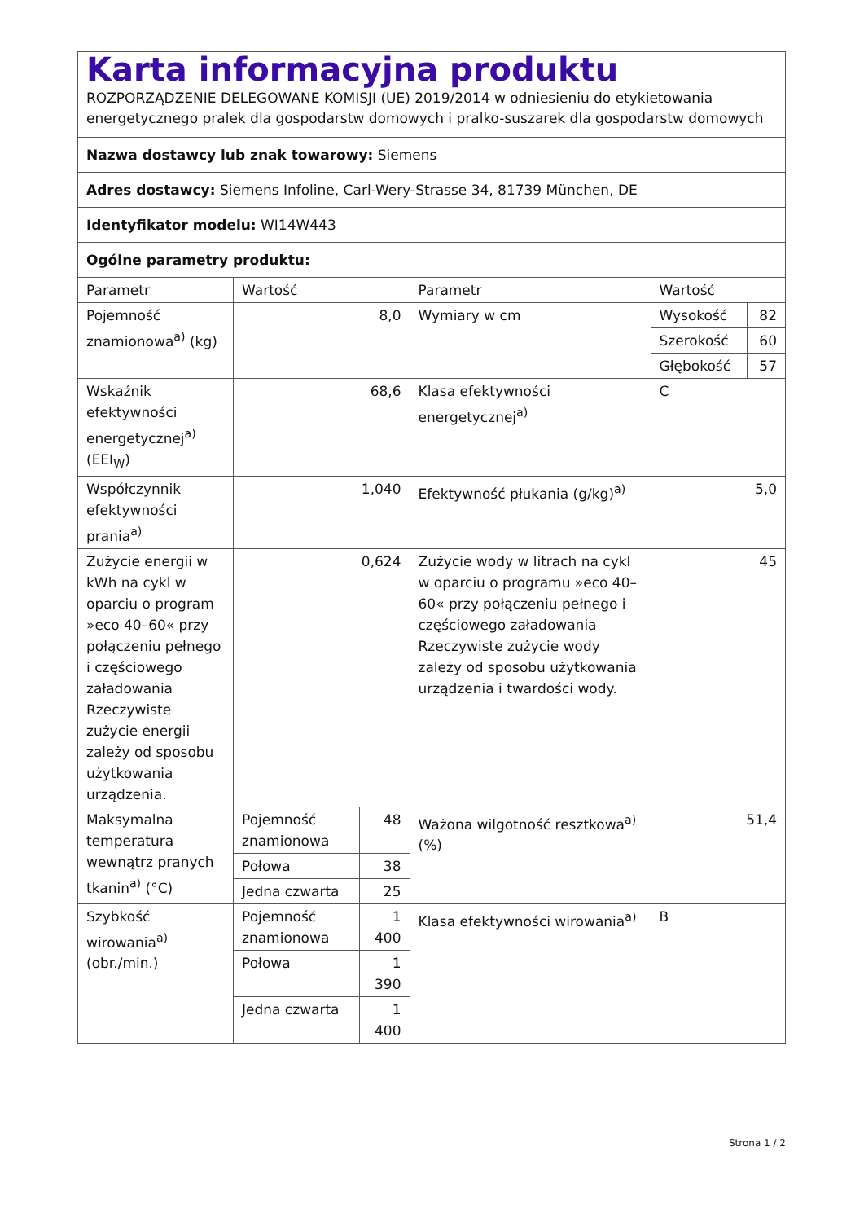| Karta informacyjna produktu ROZPORZĄDZENIE DELEGOWANE KOMISJI (UE) 2019/2014 w odniesieniu do etykietowania energetycznego pralek dla gospodarstw domowych i pralko-suszarek dla gospodarstw domowych | | | | | |
| Nazwa dostawcy lub znak towarowy: Siemens | | | | | |
| Adres dostawcy: Siemens Infoline, Carl-Wery-Strasse 34, 81739 München, DE | | | | | |
| Identyfikator modelu: WI14W443 | | | | | |
| Ogólne parametry produktu: | | | | | |
| Parametr | Wartość | | Parametr | Wartość | |
| Pojemność znamionowa<sup>a)</sup> (kg) | 8,0 | | Wymiary w cm | Wysokość | 82 |
| | | | | Szerokość | 60 |
| | | | | Głębokość | 57 |
| Wskaźnik efektywności energetycznej<sup>a)</sup> (EEI<sub>W</sub>) | 68,6 | | Klasa efektywności energetycznej<sup>a)</sup> | C | |
| Współczynnik efektywności prania<sup>a)</sup> | 1,040 | | Efektywność płukania (g/kg)<sup>a)</sup> | 5,0 | |
| Zużycie energii w kWh na cykl w oparciu o program »eco 40–60« przy połączeniu pełnego i częściowego załadowania Rzeczywiste zużycie energii zależy od sposobu użytkowania urządzenia. | 0,624 | | Zużycie wody w litrach na cykl w oparciu o programu »eco 40–60« przy połączeniu pełnego i częściowego załadowania Rzeczywiste zużycie wody zależy od sposobu użytkowania urządzenia i twardości wody. | 45 | |
| Maksymalna temperatura wewnątrz pranych tkanin<sup>a)</sup> (°C) | Pojemność znamionowa | 48 | Ważona wilgotność resztkowa<sup>a)</sup> (%) | 51,4 | |
| | Połowa | 38 | | | |
| | Jedna czwarta | 25 | | | |
| Szybkość wirowania<sup>a)</sup> (obr./min.) | Pojemność znamionowa | 1 400 | Klasa efektywności wirowania<sup>a)</sup> | B | |
| | Połowa | 1 390 | | | |
| | Jedna czwarta | 1 400 | | | |
Strona 1 / 2